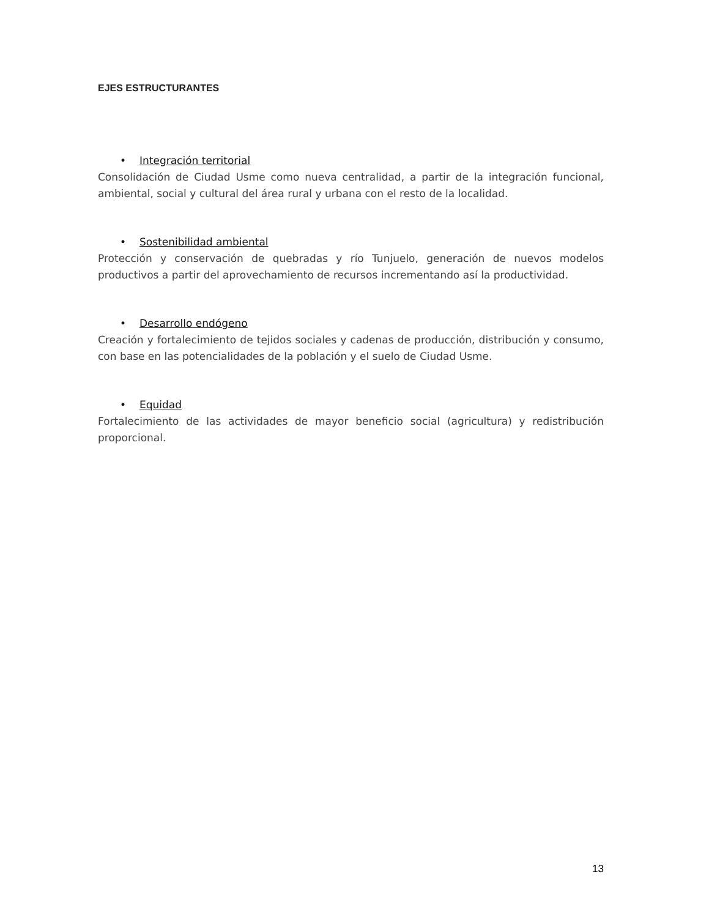EJES ESTRUCTURANTES
• Integración territorial
Consolidación de Ciudad Usme como nueva centralidad, a partir de la integración funcional, ambiental, social y cultural del área rural y urbana con el resto de la localidad.
• Sostenibilidad ambiental
Protección y conservación de quebradas y río Tunjuelo, generación de nuevos modelos productivos a partir del aprovechamiento de recursos incrementando así la productividad.
• Desarrollo endógeno
Creación y fortalecimiento de tejidos sociales y cadenas de producción, distribución y consumo, con base en las potencialidades de la población y el suelo de Ciudad Usme.
• Equidad
Fortalecimiento de las actividades de mayor beneficio social (agricultura) y redistribución proporcional.
13